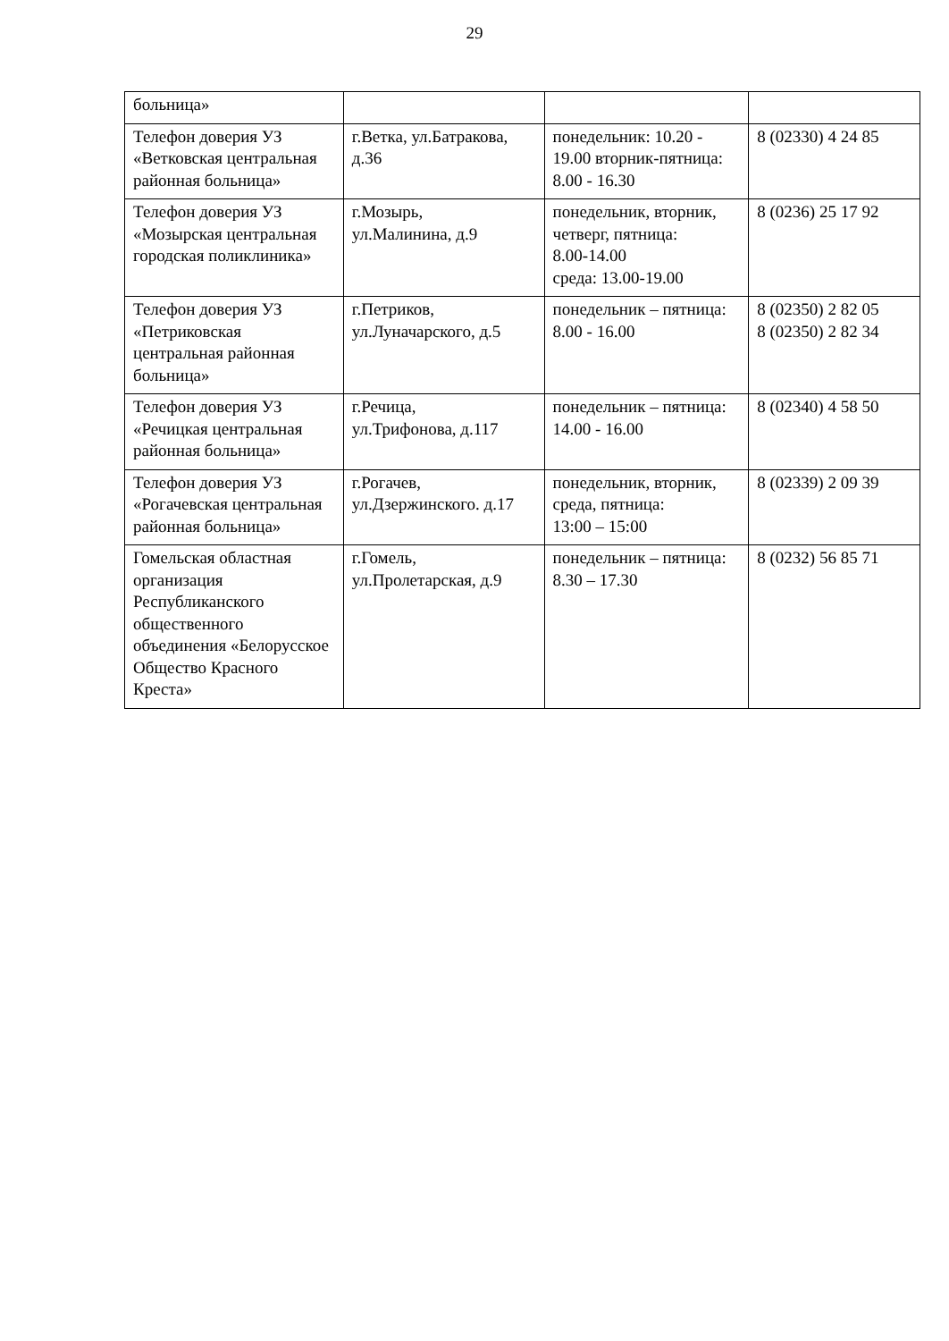29
| больница» | | | |
| Телефон доверия УЗ «Ветковская центральная районная больница» | г.Ветка, ул.Батракова, д.36 | понедельник: 10.20 - 19.00 вторник-пятница: 8.00 - 16.30 | 8 (02330) 4 24 85 |
| Телефон доверия УЗ «Мозырская центральная городская поликлиника» | г.Мозырь, ул.Малинина, д.9 | понедельник, вторник, четверг, пятница: 8.00-14.00 среда: 13.00-19.00 | 8 (0236) 25 17 92 |
| Телефон доверия УЗ «Петриковская центральная районная больница» | г.Петриков, ул.Луначарского, д.5 | понедельник – пятница: 8.00 - 16.00 | 8 (02350) 2 82 05 8 (02350) 2 82 34 |
| Телефон доверия УЗ «Речицкая центральная районная больница» | г.Речица, ул.Трифонова, д.117 | понедельник – пятница: 14.00 - 16.00 | 8 (02340) 4 58 50 |
| Телефон доверия УЗ «Рогачевская центральная районная больница» | г.Рогачев, ул.Дзержинского. д.17 | понедельник, вторник, среда, пятница: 13:00 – 15:00 | 8 (02339) 2 09 39 |
| Гомельская областная организация Республиканского общественного объединения «Белорусское Общество Красного Креста» | г.Гомель, ул.Пролетарская, д.9 | понедельник – пятница: 8.30 – 17.30 | 8 (0232) 56 85 71 |